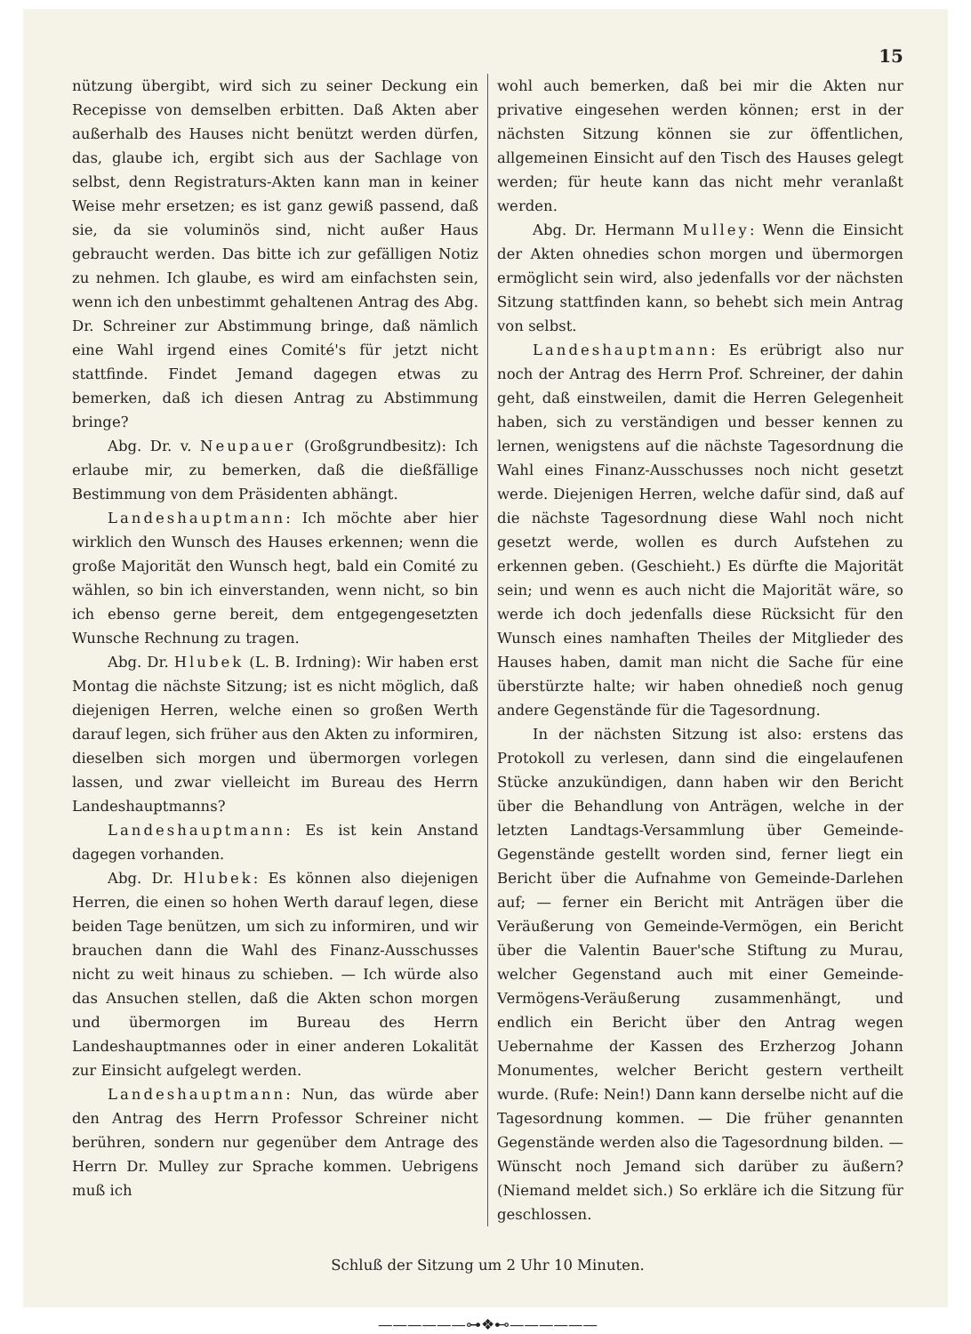15
nützung übergibt, wird sich zu seiner Deckung ein Recepisse von demselben erbitten. Daß Akten aber außerhalb des Hauses nicht benützt werden dürfen, das, glaube ich, ergibt sich aus der Sachlage von selbst, denn Registraturs-Akten kann man in keiner Weise mehr ersetzen; es ist ganz gewiß passend, daß sie, da sie voluminös sind, nicht außer Haus gebraucht werden. Das bitte ich zur gefälligen Notiz zu nehmen. Ich glaube, es wird am einfachsten sein, wenn ich den unbestimmt gehaltenen Antrag des Abg. Dr. Schreiner zur Abstimmung bringe, daß nämlich eine Wahl irgend eines Comité's für jetzt nicht stattfinde. Findet Jemand dagegen etwas zu bemerken, daß ich diesen Antrag zu Abstimmung bringe?
Abg. Dr. v. Neupauer (Großgrundbesitz): Ich erlaube mir, zu bemerken, daß die dießfällige Bestimmung von dem Präsidenten abhängt.
Landeshauptmann: Ich möchte aber hier wirklich den Wunsch des Hauses erkennen; wenn die große Majorität den Wunsch hegt, bald ein Comité zu wählen, so bin ich einverstanden, wenn nicht, so bin ich ebenso gerne bereit, dem entgegengesetzten Wunsche Rechnung zu tragen.
Abg. Dr. Hlubek (L. B. Irdning): Wir haben erst Montag die nächste Sitzung; ist es nicht möglich, daß diejenigen Herren, welche einen so großen Werth darauf legen, sich früher aus den Akten zu informiren, dieselben sich morgen und übermorgen vorlegen lassen, und zwar vielleicht im Bureau des Herrn Landeshauptmanns?
Landeshauptmann: Es ist kein Anstand dagegen vorhanden.
Abg. Dr. Hlubek: Es können also diejenigen Herren, die einen so hohen Werth darauf legen, diese beiden Tage benützen, um sich zu informiren, und wir brauchen dann die Wahl des Finanz-Ausschusses nicht zu weit hinaus zu schieben. — Ich würde also das Ansuchen stellen, daß die Akten schon morgen und übermorgen im Bureau des Herrn Landeshauptmannes oder in einer anderen Lokalität zur Einsicht aufgelegt werden.
Landeshauptmann: Nun, das würde aber den Antrag des Herrn Professor Schreiner nicht berühren, sondern nur gegenüber dem Antrage des Herrn Dr. Mulley zur Sprache kommen. Uebrigens muß ich
wohl auch bemerken, daß bei mir die Akten nur privative eingesehen werden können; erst in der nächsten Sitzung können sie zur öffentlichen, allgemeinen Einsicht auf den Tisch des Hauses gelegt werden; für heute kann das nicht mehr veranlaßt werden.
Abg. Dr. Hermann Mulley: Wenn die Einsicht der Akten ohnedies schon morgen und übermorgen ermöglicht sein wird, also jedenfalls vor der nächsten Sitzung stattfinden kann, so behebt sich mein Antrag von selbst.
Landeshauptmann: Es erübrigt also nur noch der Antrag des Herrn Prof. Schreiner, der dahin geht, daß einstweilen, damit die Herren Gelegenheit haben, sich zu verständigen und besser kennen zu lernen, wenigstens auf die nächste Tagesordnung die Wahl eines Finanz-Ausschusses noch nicht gesetzt werde. Diejenigen Herren, welche dafür sind, daß auf die nächste Tagesordnung diese Wahl noch nicht gesetzt werde, wollen es durch Aufstehen zu erkennen geben. (Geschieht.) Es dürfte die Majorität sein; und wenn es auch nicht die Majorität wäre, so werde ich doch jedenfalls diese Rücksicht für den Wunsch eines namhaften Theiles der Mitglieder des Hauses haben, damit man nicht die Sache für eine überstürzte halte; wir haben ohnedieß noch genug andere Gegenstände für die Tagesordnung.
In der nächsten Sitzung ist also: erstens das Protokoll zu verlesen, dann sind die eingelaufenen Stücke anzukündigen, dann haben wir den Bericht über die Behandlung von Anträgen, welche in der letzten Landtags-Versammlung über Gemeinde-Gegenstände gestellt worden sind, ferner liegt ein Bericht über die Aufnahme von Gemeinde-Darlehen auf; — ferner ein Bericht mit Anträgen über die Veräußerung von Gemeinde-Vermögen, ein Bericht über die Valentin Bauer'sche Stiftung zu Murau, welcher Gegenstand auch mit einer Gemeinde-Vermögens-Veräußerung zusammenhängt, und endlich ein Bericht über den Antrag wegen Uebernahme der Kassen des Erzherzog Johann Monumentes, welcher Bericht gestern vertheilt wurde. (Rufe: Nein!) Dann kann derselbe nicht auf die Tagesordnung kommen. — Die früher genannten Gegenstände werden also die Tagesordnung bilden. — Wünscht noch Jemand sich darüber zu äußern? (Niemand meldet sich.) So erkläre ich die Sitzung für geschlossen.
Schluß der Sitzung um 2 Uhr 10 Minuten.
——————⊶❖⊷——————